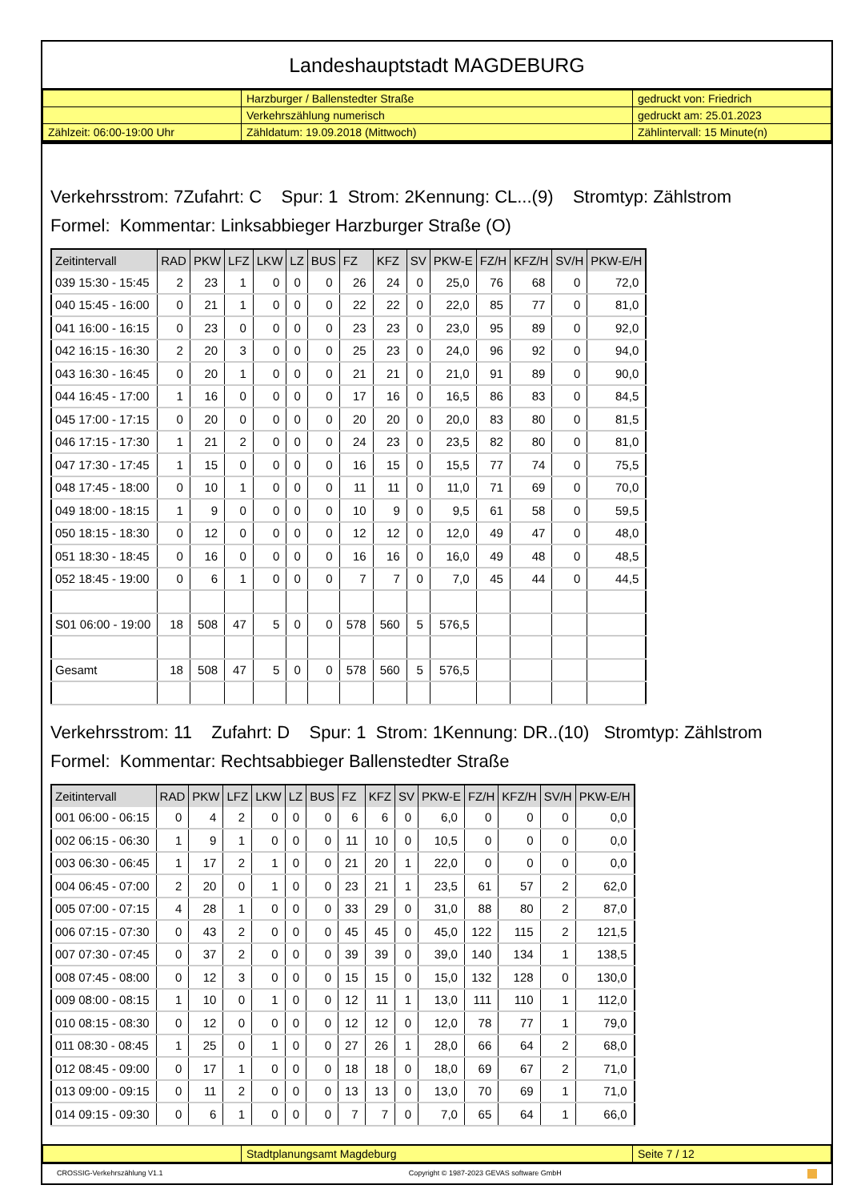Landeshauptstadt MAGDEBURG
| | Harzburger / Ballenstedter Straße | gedruckt von: Friedrich |
| | Verkehrszählung numerisch | gedruckt am: 25.01.2023 |
| Zählzeit: 06:00-19:00 Uhr | Zähldatum: 19.09.2018 (Mittwoch) | Zählintervall: 15 Minute(n) |
Verkehrsstrom: 7Zufahrt: C Spur: 1 Strom: 2Kennung: CL...(9) Stromtyp: Zählstrom
Formel: Kommentar: Linksabbieger Harzburger Straße (O)
| Zeitintervall | RAD | PKW | LFZ | LKW | LZ | BUS | FZ | KFZ | SV | PKW-E | FZ/H | KFZ/H | SV/H | PKW-E/H |
| --- | --- | --- | --- | --- | --- | --- | --- | --- | --- | --- | --- | --- | --- | --- |
| 039 15:30 - 15:45 | 2 | 23 | 1 | 0 | 0 | 0 | 26 | 24 | 0 | 25,0 | 76 | 68 | 0 | 72,0 |
| 040 15:45 - 16:00 | 0 | 21 | 1 | 0 | 0 | 0 | 22 | 22 | 0 | 22,0 | 85 | 77 | 0 | 81,0 |
| 041 16:00 - 16:15 | 0 | 23 | 0 | 0 | 0 | 0 | 23 | 23 | 0 | 23,0 | 95 | 89 | 0 | 92,0 |
| 042 16:15 - 16:30 | 2 | 20 | 3 | 0 | 0 | 0 | 25 | 23 | 0 | 24,0 | 96 | 92 | 0 | 94,0 |
| 043 16:30 - 16:45 | 0 | 20 | 1 | 0 | 0 | 0 | 21 | 21 | 0 | 21,0 | 91 | 89 | 0 | 90,0 |
| 044 16:45 - 17:00 | 1 | 16 | 0 | 0 | 0 | 0 | 17 | 16 | 0 | 16,5 | 86 | 83 | 0 | 84,5 |
| 045 17:00 - 17:15 | 0 | 20 | 0 | 0 | 0 | 0 | 20 | 20 | 0 | 20,0 | 83 | 80 | 0 | 81,5 |
| 046 17:15 - 17:30 | 1 | 21 | 2 | 0 | 0 | 0 | 24 | 23 | 0 | 23,5 | 82 | 80 | 0 | 81,0 |
| 047 17:30 - 17:45 | 1 | 15 | 0 | 0 | 0 | 0 | 16 | 15 | 0 | 15,5 | 77 | 74 | 0 | 75,5 |
| 048 17:45 - 18:00 | 0 | 10 | 1 | 0 | 0 | 0 | 11 | 11 | 0 | 11,0 | 71 | 69 | 0 | 70,0 |
| 049 18:00 - 18:15 | 1 | 9 | 0 | 0 | 0 | 0 | 10 | 9 | 0 | 9,5 | 61 | 58 | 0 | 59,5 |
| 050 18:15 - 18:30 | 0 | 12 | 0 | 0 | 0 | 0 | 12 | 12 | 0 | 12,0 | 49 | 47 | 0 | 48,0 |
| 051 18:30 - 18:45 | 0 | 16 | 0 | 0 | 0 | 0 | 16 | 16 | 0 | 16,0 | 49 | 48 | 0 | 48,5 |
| 052 18:45 - 19:00 | 0 | 6 | 1 | 0 | 0 | 0 | 7 | 7 | 0 | 7,0 | 45 | 44 | 0 | 44,5 |
| S01 06:00 - 19:00 | 18 | 508 | 47 | 5 | 0 | 0 | 578 | 560 | 5 | 576,5 | | | | |
| Gesamt | 18 | 508 | 47 | 5 | 0 | 0 | 578 | 560 | 5 | 576,5 | | | | |
Verkehrsstrom: 11 Zufahrt: D Spur: 1 Strom: 1Kennung: DR..(10) Stromtyp: Zählstrom
Formel: Kommentar: Rechtsabbieger Ballenstedter Straße
| Zeitintervall | RAD | PKW | LFZ | LKW | LZ | BUS | FZ | KFZ | SV | PKW-E | FZ/H | KFZ/H | SV/H | PKW-E/H |
| --- | --- | --- | --- | --- | --- | --- | --- | --- | --- | --- | --- | --- | --- | --- |
| 001 06:00 - 06:15 | 0 | 4 | 2 | 0 | 0 | 0 | 6 | 6 | 0 | 6,0 | 0 | 0 | 0 | 0,0 |
| 002 06:15 - 06:30 | 1 | 9 | 1 | 0 | 0 | 0 | 11 | 10 | 0 | 10,5 | 0 | 0 | 0 | 0,0 |
| 003 06:30 - 06:45 | 1 | 17 | 2 | 1 | 0 | 0 | 21 | 20 | 1 | 22,0 | 0 | 0 | 0 | 0,0 |
| 004 06:45 - 07:00 | 2 | 20 | 0 | 1 | 0 | 0 | 23 | 21 | 1 | 23,5 | 61 | 57 | 2 | 62,0 |
| 005 07:00 - 07:15 | 4 | 28 | 1 | 0 | 0 | 0 | 33 | 29 | 0 | 31,0 | 88 | 80 | 2 | 87,0 |
| 006 07:15 - 07:30 | 0 | 43 | 2 | 0 | 0 | 0 | 45 | 45 | 0 | 45,0 | 122 | 115 | 2 | 121,5 |
| 007 07:30 - 07:45 | 0 | 37 | 2 | 0 | 0 | 0 | 39 | 39 | 0 | 39,0 | 140 | 134 | 1 | 138,5 |
| 008 07:45 - 08:00 | 0 | 12 | 3 | 0 | 0 | 0 | 15 | 15 | 0 | 15,0 | 132 | 128 | 0 | 130,0 |
| 009 08:00 - 08:15 | 1 | 10 | 0 | 1 | 0 | 0 | 12 | 11 | 1 | 13,0 | 111 | 110 | 1 | 112,0 |
| 010 08:15 - 08:30 | 0 | 12 | 0 | 0 | 0 | 0 | 12 | 12 | 0 | 12,0 | 78 | 77 | 1 | 79,0 |
| 011 08:30 - 08:45 | 1 | 25 | 0 | 1 | 0 | 0 | 27 | 26 | 1 | 28,0 | 66 | 64 | 2 | 68,0 |
| 012 08:45 - 09:00 | 0 | 17 | 1 | 0 | 0 | 0 | 18 | 18 | 0 | 18,0 | 69 | 67 | 2 | 71,0 |
| 013 09:00 - 09:15 | 0 | 11 | 2 | 0 | 0 | 0 | 13 | 13 | 0 | 13,0 | 70 | 69 | 1 | 71,0 |
| 014 09:15 - 09:30 | 0 | 6 | 1 | 0 | 0 | 0 | 7 | 7 | 0 | 7,0 | 65 | 64 | 1 | 66,0 |
| | Stadtplanungsamt Magdeburg | Seite 7 / 12 |
CROSSIG-Verkehrszählung V1.1 Copyright © 1987-2023 GEVAS software GmbH